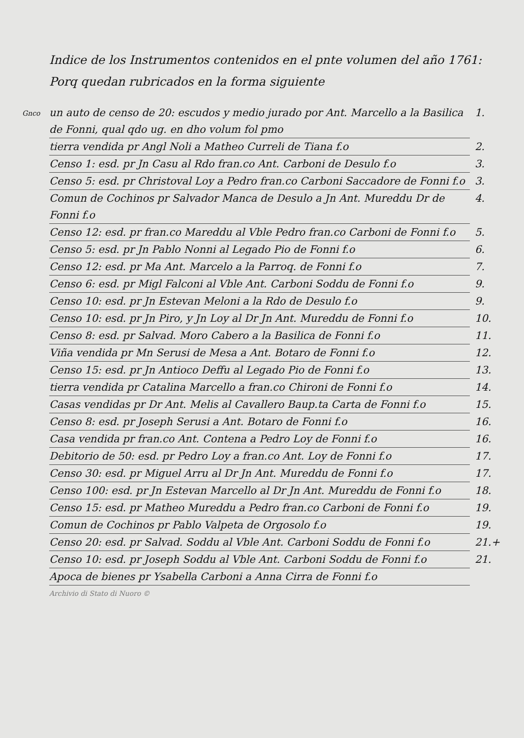Gnco
Indice de los Instrumentos contenidos en el pnte volumen del año 1761: Porq quedan rubricados en la forma siguiente
un auto de censo de 20: escudos y medio jurado por Ant. Marcello a la Basilica de Fonni, qual qdo ug. en dho volum fol pmo 1.
tierra vendida pr Angl Noli a Matheo Curreli de Tiana f.o 2.
Censo 1: esd. pr Jn Casu al Rdo fran.co Ant. Carboni de Desulo f.o 3.
Censo 5: esd. pr Christoval Loy a Pedro fran.co Carboni Saccadore de Fonni f.o 3.
Comun de Cochinos pr Salvador Manca de Desulo a Jn Ant. Mureddu Dr de Fonni f.o 4.
Censo 12: esd. pr fran.co Mareddu al Vble Pedro fran.co Carboni de Fonni f.o 5.
Censo 5: esd. pr Jn Pablo Nonni al Legado Pio de Fonni f.o 6.
Censo 12: esd. pr Ma Ant. Marcelo a la Parroq. de Fonni f.o 7.
Censo 6: esd. pr Migl Falconi al Vble Ant. Carboni Soddu de Fonni f.o 9.
Censo 10: esd. pr Jn Estevan Meloni a la Rdo de Desulo f.o 9.
Censo 10: esd. pr Jn Piro, y Jn Loy al Dr Jn Ant. Mureddu de Fonni f.o 10.
Censo 8: esd. pr Salvad. Moro Cabero a la Basilica de Fonni f.o 11.
Viña vendida pr Mn Serusi de Mesa a Ant. Botaro de Fonni f.o 12.
Censo 15: esd. pr Jn Antioco Deffu al Legado Pio de Fonni f.o 13.
tierra vendida pr Catalina Marcello a fran.co Chironi de Fonni f.o 14.
Casas vendidas pr Dr Ant. Melis al Cavallero Baup.ta Carta de Fonni f.o 15.
Censo 8: esd. pr Joseph Serusi a Ant. Botaro de Fonni f.o 16.
Casa vendida pr fran.co Ant. Contena a Pedro Loy de Fonni f.o 16.
Debitorio de 50: esd. pr Pedro Loy a fran.co Ant. Loy de Fonni f.o 17.
Censo 30: esd. pr Miguel Arru al Dr Jn Ant. Mureddu de Fonni f.o 17.
Censo 100: esd. pr Jn Estevan Marcello al Dr Jn Ant. Mureddu de Fonni f.o 18.
Censo 15: esd. pr Matheo Mureddu a Pedro fran.co Carboni de Fonni f.o 19.
Comun de Cochinos pr Pablo Valpeta de Orgosolo f.o 19.
Censo 20: esd. pr Salvad. Soddu al Vble Ant. Carboni Soddu de Fonni f.o 21.+
Censo 10: esd. pr Joseph Soddu al Vble Ant. Carboni Soddu de Fonni f.o 21.
Apoca de bienes pr Ysabella Carboni a Anna Cirra de Fonni f.o
Archivio di Stato di Nuoro ©